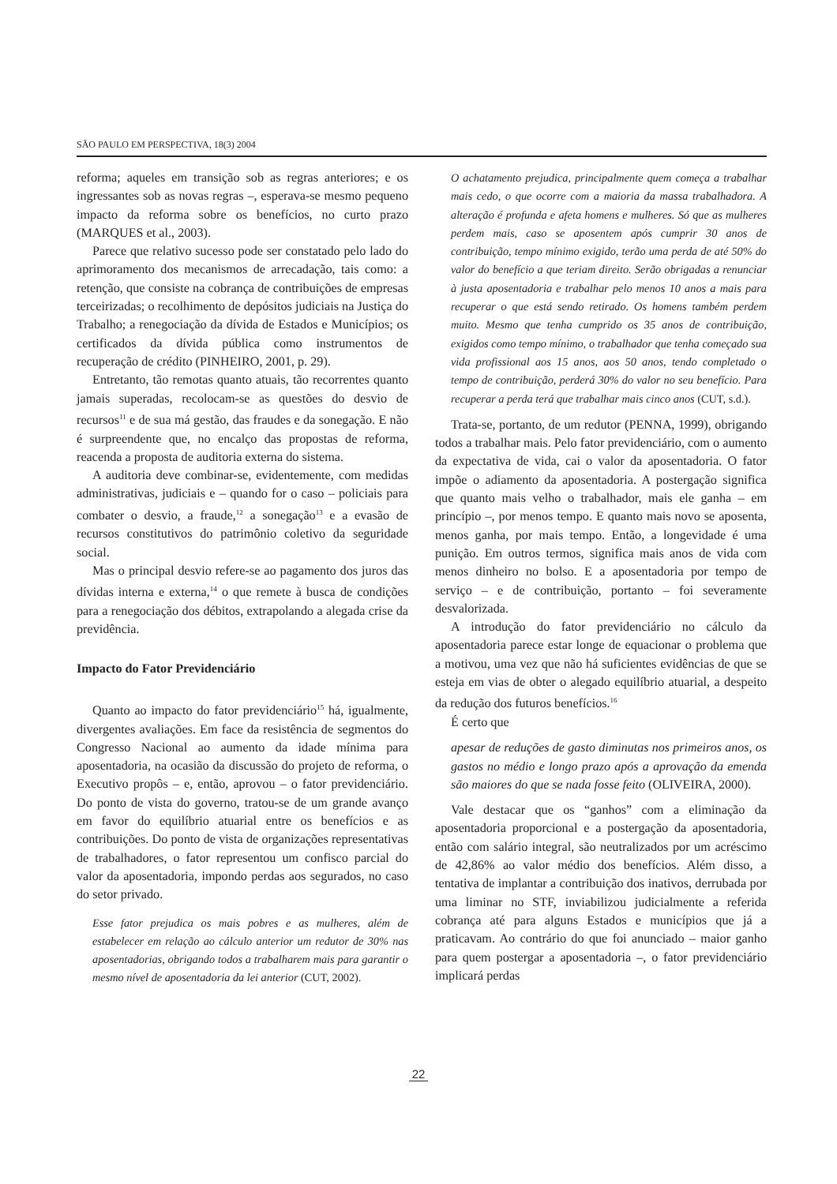SÃO PAULO EM PERSPECTIVA, 18(3) 2004
reforma; aqueles em transição sob as regras anteriores; e os ingressantes sob as novas regras –, esperava-se mesmo pequeno impacto da reforma sobre os benefícios, no curto prazo (MARQUES et al., 2003).
Parece que relativo sucesso pode ser constatado pelo lado do aprimoramento dos mecanismos de arrecadação, tais como: a retenção, que consiste na cobrança de contribuições de empresas terceirizadas; o recolhimento de depósitos judiciais na Justiça do Trabalho; a renegociação da dívida de Estados e Municípios; os certificados da dívida pública como instrumentos de recuperação de crédito (PINHEIRO, 2001, p. 29).
Entretanto, tão remotas quanto atuais, tão recorrentes quanto jamais superadas, recolocam-se as questões do desvio de recursos<sup>11</sup> e de sua má gestão, das fraudes e da sonegação. E não é surpreendente que, no encalço das propostas de reforma, reacenda a proposta de auditoria externa do sistema.
A auditoria deve combinar-se, evidentemente, com medidas administrativas, judiciais e – quando for o caso – policiais para combater o desvio, a fraude,<sup>12</sup> a sonegação<sup>13</sup> e a evasão de recursos constitutivos do patrimônio coletivo da seguridade social.
Mas o principal desvio refere-se ao pagamento dos juros das dívidas interna e externa,<sup>14</sup> o que remete à busca de condições para a renegociação dos débitos, extrapolando a alegada crise da previdência.
Impacto do Fator Previdenciário
Quanto ao impacto do fator previdenciário<sup>15</sup> há, igualmente, divergentes avaliações. Em face da resistência de segmentos do Congresso Nacional ao aumento da idade mínima para aposentadoria, na ocasião da discussão do projeto de reforma, o Executivo propôs – e, então, aprovou – o fator previdenciário. Do ponto de vista do governo, tratou-se de um grande avanço em favor do equilíbrio atuarial entre os benefícios e as contribuições. Do ponto de vista de organizações representativas de trabalhadores, o fator representou um confisco parcial do valor da aposentadoria, impondo perdas aos segurados, no caso do setor privado.
Esse fator prejudica os mais pobres e as mulheres, além de estabelecer em relação ao cálculo anterior um redutor de 30% nas aposentadorias, obrigando todos a trabalharem mais para garantir o mesmo nível de aposentadoria da lei anterior (CUT, 2002).
O achatamento prejudica, principalmente quem começa a trabalhar mais cedo, o que ocorre com a maioria da massa trabalhadora. A alteração é profunda e afeta homens e mulheres. Só que as mulheres perdem mais, caso se aposentem após cumprir 30 anos de contribuição, tempo mínimo exigido, terão uma perda de até 50% do valor do benefício a que teriam direito. Serão obrigadas a renunciar à justa aposentadoria e trabalhar pelo menos 10 anos a mais para recuperar o que está sendo retirado. Os homens também perdem muito. Mesmo que tenha cumprido os 35 anos de contribuição, exigidos como tempo mínimo, o trabalhador que tenha começado sua vida profissional aos 15 anos, aos 50 anos, tendo completado o tempo de contribuição, perderá 30% do valor no seu benefício. Para recuperar a perda terá que trabalhar mais cinco anos (CUT, s.d.).
Trata-se, portanto, de um redutor (PENNA, 1999), obrigando todos a trabalhar mais. Pelo fator previdenciário, com o aumento da expectativa de vida, cai o valor da aposentadoria. O fator impõe o adiamento da aposentadoria. A postergação significa que quanto mais velho o trabalhador, mais ele ganha – em princípio –, por menos tempo. E quanto mais novo se aposenta, menos ganha, por mais tempo. Então, a longevidade é uma punição. Em outros termos, significa mais anos de vida com menos dinheiro no bolso. E a aposentadoria por tempo de serviço – e de contribuição, portanto – foi severamente desvalorizada.
A introdução do fator previdenciário no cálculo da aposentadoria parece estar longe de equacionar o problema que a motivou, uma vez que não há suficientes evidências de que se esteja em vias de obter o alegado equilíbrio atuarial, a despeito da redução dos futuros benefícios.<sup>16</sup>
É certo que
apesar de reduções de gasto diminutas nos primeiros anos, os gastos no médio e longo prazo após a aprovação da emenda são maiores do que se nada fosse feito (OLIVEIRA, 2000).
Vale destacar que os “ganhos” com a eliminação da aposentadoria proporcional e a postergação da aposentadoria, então com salário integral, são neutralizados por um acréscimo de 42,86% ao valor médio dos benefícios. Além disso, a tentativa de implantar a contribuição dos inativos, derrubada por uma liminar no STF, inviabilizou judicialmente a referida cobrança até para alguns Estados e municípios que já a praticavam. Ao contrário do que foi anunciado – maior ganho para quem postergar a aposentadoria –, o fator previdenciário implicará perdas
22